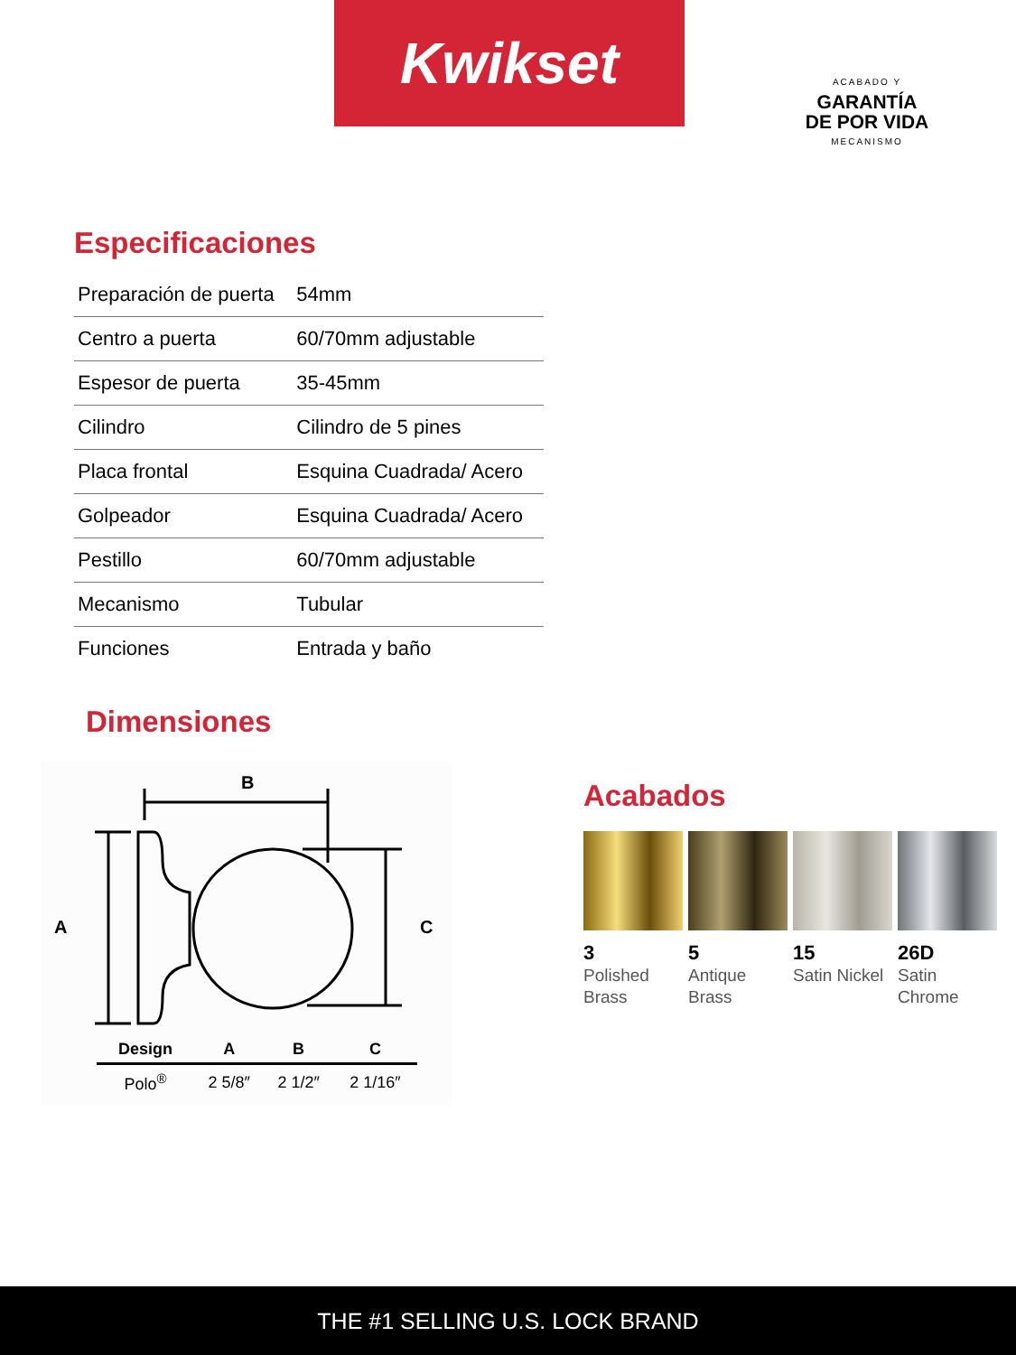Kwikset
ACABADO Y
GARANTÍA
DE POR VIDA
MECANISMO
Especificaciones
| Preparación de puerta | 54mm |
| Centro a puerta | 60/70mm adjustable |
| Espesor de puerta | 35-45mm |
| Cilindro | Cilindro de 5 pines |
| Placa frontal | Esquina Cuadrada/ Acero |
| Golpeador | Esquina Cuadrada/ Acero |
| Pestillo | 60/70mm adjustable |
| Mecanismo | Tubular |
| Funciones | Entrada y baño |
Dimensiones
B
A
C
| Design | A | B | C |
| --- | --- | --- | --- |
| Polo<sup>®</sup> | 2 5/8″ | 2 1/2″ | 2 1/16″ |
Acabados
3
Polished Brass
5
Antique Brass
15
Satin Nickel
26D
Satin Chrome
THE #1 SELLING U.S. LOCK BRAND